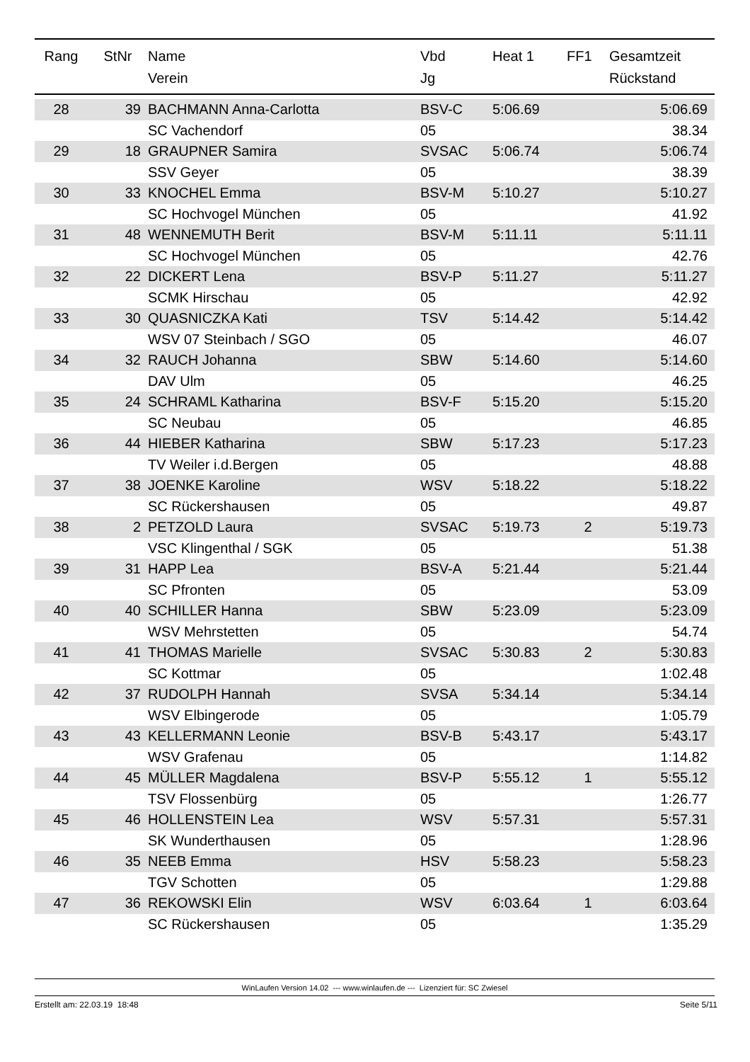| Rang | StNr | Name | Vbd | Heat 1 | FF1 | Gesamtzeit |
| --- | --- | --- | --- | --- | --- | --- |
| | | Verein | Jg | | | Rückstand |
| 28 | 39 | BACHMANN Anna-Carlotta | BSV-C | 5:06.69 | | 5:06.69 |
| | | SC Vachendorf | 05 | | | 38.34 |
| 29 | 18 | GRAUPNER Samira | SVSAC | 5:06.74 | | 5:06.74 |
| | | SSV Geyer | 05 | | | 38.39 |
| 30 | 33 | KNOCHEL Emma | BSV-M | 5:10.27 | | 5:10.27 |
| | | SC Hochvogel München | 05 | | | 41.92 |
| 31 | 48 | WENNEMUTH Berit | BSV-M | 5:11.11 | | 5:11.11 |
| | | SC Hochvogel München | 05 | | | 42.76 |
| 32 | 22 | DICKERT Lena | BSV-P | 5:11.27 | | 5:11.27 |
| | | SCMK Hirschau | 05 | | | 42.92 |
| 33 | 30 | QUASNICZKA Kati | TSV | 5:14.42 | | 5:14.42 |
| | | WSV 07 Steinbach / SGO | 05 | | | 46.07 |
| 34 | 32 | RAUCH Johanna | SBW | 5:14.60 | | 5:14.60 |
| | | DAV Ulm | 05 | | | 46.25 |
| 35 | 24 | SCHRAML Katharina | BSV-F | 5:15.20 | | 5:15.20 |
| | | SC Neubau | 05 | | | 46.85 |
| 36 | 44 | HIEBER Katharina | SBW | 5:17.23 | | 5:17.23 |
| | | TV Weiler i.d.Bergen | 05 | | | 48.88 |
| 37 | 38 | JOENKE Karoline | WSV | 5:18.22 | | 5:18.22 |
| | | SC Rückershausen | 05 | | | 49.87 |
| 38 | 2 | PETZOLD Laura | SVSAC | 5:19.73 | 2 | 5:19.73 |
| | | VSC Klingenthal / SGK | 05 | | | 51.38 |
| 39 | 31 | HAPP Lea | BSV-A | 5:21.44 | | 5:21.44 |
| | | SC Pfronten | 05 | | | 53.09 |
| 40 | 40 | SCHILLER Hanna | SBW | 5:23.09 | | 5:23.09 |
| | | WSV Mehrstetten | 05 | | | 54.74 |
| 41 | 41 | THOMAS Marielle | SVSAC | 5:30.83 | 2 | 5:30.83 |
| | | SC Kottmar | 05 | | | 1:02.48 |
| 42 | 37 | RUDOLPH Hannah | SVSA | 5:34.14 | | 5:34.14 |
| | | WSV Elbingerode | 05 | | | 1:05.79 |
| 43 | 43 | KELLERMANN Leonie | BSV-B | 5:43.17 | | 5:43.17 |
| | | WSV Grafenau | 05 | | | 1:14.82 |
| 44 | 45 | MÜLLER Magdalena | BSV-P | 5:55.12 | 1 | 5:55.12 |
| | | TSV Flossenbürg | 05 | | | 1:26.77 |
| 45 | 46 | HOLLENSTEIN Lea | WSV | 5:57.31 | | 5:57.31 |
| | | SK Wunderthausen | 05 | | | 1:28.96 |
| 46 | 35 | NEEB Emma | HSV | 5:58.23 | | 5:58.23 |
| | | TGV Schotten | 05 | | | 1:29.88 |
| 47 | 36 | REKOWSKI Elin | WSV | 6:03.64 | 1 | 6:03.64 |
| | | SC Rückershausen | 05 | | | 1:35.29 |
WinLaufen Version 14.02 --- www.winlaufen.de --- Lizenziert für: SC Zwiesel
Erstellt am: 22.03.19 18:48 Seite 5/11